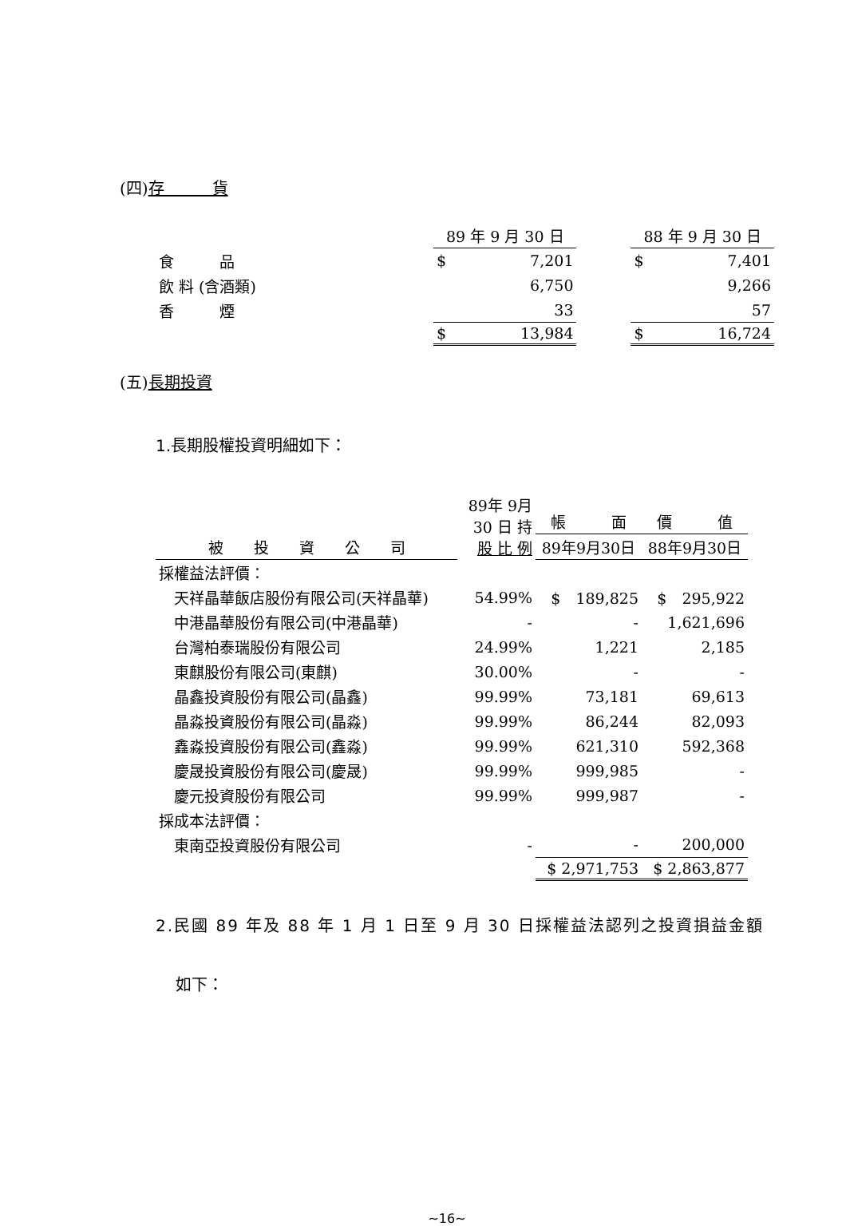(四)存　　　貨
| | 89 年 9 月 30 日 | | | 88 年 9 月 30 日 | |
| --- | --- | --- | --- | --- | --- |
| 食 品 | $ | 7,201 | | $ | 7,401 |
| 飲 料 (含酒類) | | 6,750 | | | 9,266 |
| 香 煙 | | 33 | | | 57 |
| | $ | 13,984 | | $ | 16,724 |
(五)長期投資
1.長期股權投資明細如下：
| | 89年 9月 30 日 持 股 比 例 | | |
| --- | --- | --- | --- |
| | | 帳 面 價 值 | |
| 被 投 資 公 司 | | 89年9月30日 | 88年9月30日 |
| 採權益法評價： | | | |
| 天祥晶華飯店股份有限公司(天祥晶華) | 54.99% | $ 189,825 | $ 295,922 |
| 中港晶華股份有限公司(中港晶華) | - | - | 1,621,696 |
| 台灣柏泰瑞股份有限公司 | 24.99% | 1,221 | 2,185 |
| 東麒股份有限公司(東麒) | 30.00% | - | - |
| 晶鑫投資股份有限公司(晶鑫) | 99.99% | 73,181 | 69,613 |
| 晶淼投資股份有限公司(晶淼) | 99.99% | 86,244 | 82,093 |
| 鑫淼投資股份有限公司(鑫淼) | 99.99% | 621,310 | 592,368 |
| 慶晟投資股份有限公司(慶晟) | 99.99% | 999,985 | - |
| 慶元投資股份有限公司 | 99.99% | 999,987 | - |
| 採成本法評價： | | | |
| 東南亞投資股份有限公司 | - | - | 200,000 |
| | | $ 2,971,753 | $ 2,863,877 |
2.民國 89 年及 88 年 1 月 1 日至 9 月 30 日採權益法認列之投資損益金額
如下：
~16~